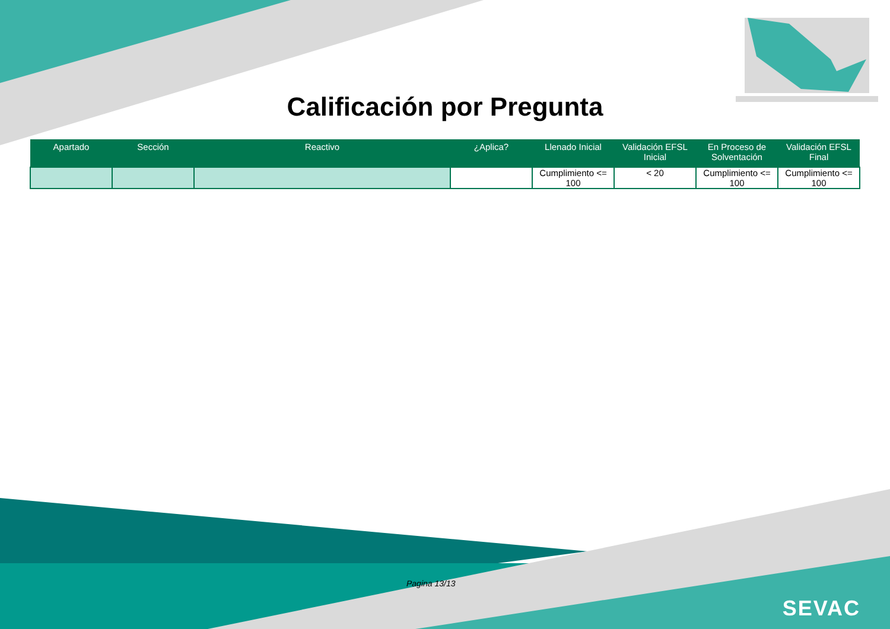Calificación por Pregunta
| Apartado | Sección | Reactivo | ¿Aplica? | Llenado Inicial | Validación EFSL Inicial | En Proceso de Solventación | Validación EFSL Final |
| --- | --- | --- | --- | --- | --- | --- | --- |
| | | | | Cumplimiento <= 100 | < 20 | Cumplimiento <= 100 | Cumplimiento <= 100 |
Pagina 13/13
SEVAC